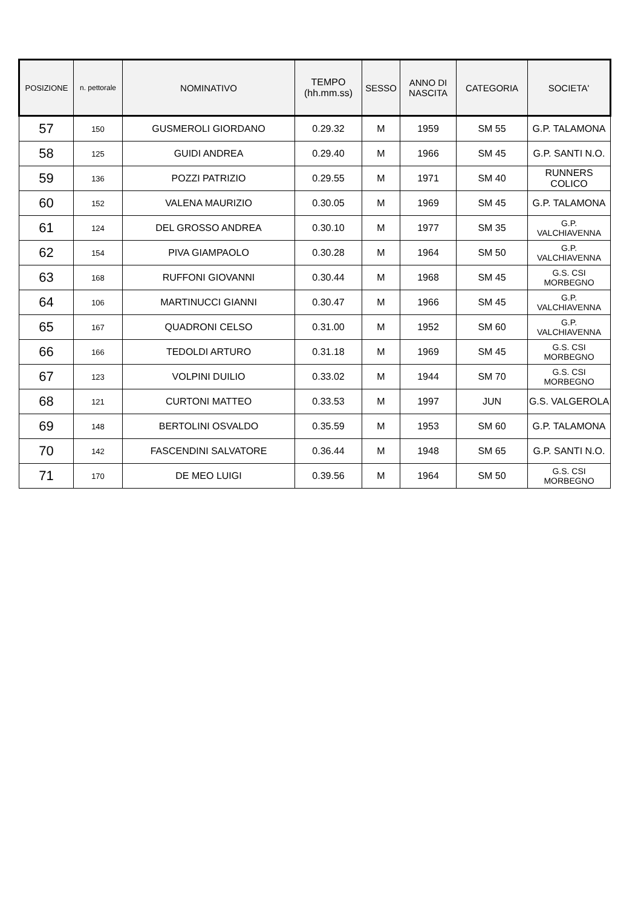| POSIZIONE | n. pettorale | NOMINATIVO | TEMPO (hh.mm.ss) | SESSO | ANNO DI NASCITA | CATEGORIA | SOCIETA' |
| --- | --- | --- | --- | --- | --- | --- | --- |
| 57 | 150 | GUSMEROLI GIORDANO | 0.29.32 | M | 1959 | SM 55 | G.P. TALAMONA |
| 58 | 125 | GUIDI ANDREA | 0.29.40 | M | 1966 | SM 45 | G.P. SANTI N.O. |
| 59 | 136 | POZZI PATRIZIO | 0.29.55 | M | 1971 | SM 40 | RUNNERS COLICO |
| 60 | 152 | VALENA MAURIZIO | 0.30.05 | M | 1969 | SM 45 | G.P. TALAMONA |
| 61 | 124 | DEL GROSSO ANDREA | 0.30.10 | M | 1977 | SM 35 | G.P. VALCHIAVENNA |
| 62 | 154 | PIVA GIAMPAOLO | 0.30.28 | M | 1964 | SM 50 | G.P. VALCHIAVENNA |
| 63 | 168 | RUFFONI GIOVANNI | 0.30.44 | M | 1968 | SM 45 | G.S. CSI MORBEGNO |
| 64 | 106 | MARTINUCCI GIANNI | 0.30.47 | M | 1966 | SM 45 | G.P. VALCHIAVENNA |
| 65 | 167 | QUADRONI CELSO | 0.31.00 | M | 1952 | SM 60 | G.P. VALCHIAVENNA |
| 66 | 166 | TEDOLDI ARTURO | 0.31.18 | M | 1969 | SM 45 | G.S. CSI MORBEGNO |
| 67 | 123 | VOLPINI DUILIO | 0.33.02 | M | 1944 | SM 70 | G.S. CSI MORBEGNO |
| 68 | 121 | CURTONI MATTEO | 0.33.53 | M | 1997 | JUN | G.S. VALGEROLA |
| 69 | 148 | BERTOLINI OSVALDO | 0.35.59 | M | 1953 | SM 60 | G.P. TALAMONA |
| 70 | 142 | FASCENDINI SALVATORE | 0.36.44 | M | 1948 | SM 65 | G.P. SANTI N.O. |
| 71 | 170 | DE MEO LUIGI | 0.39.56 | M | 1964 | SM 50 | G.S. CSI MORBEGNO |